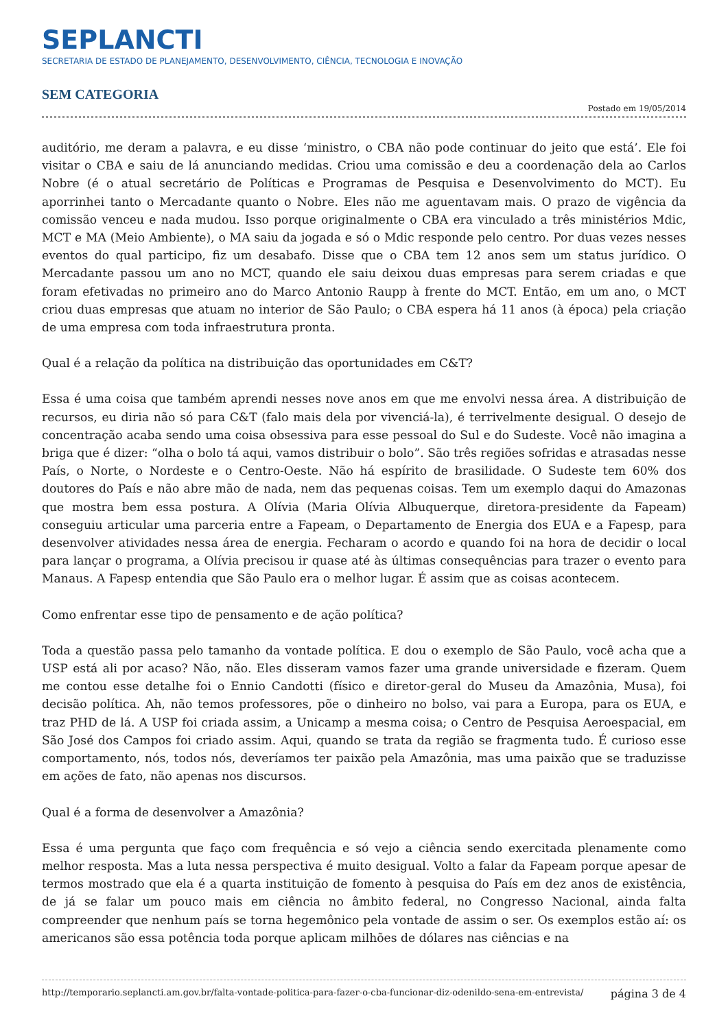SEPLANCTI
SECRETARIA DE ESTADO DE PLANEJAMENTO, DESENVOLVIMENTO, CIÊNCIA, TECNOLOGIA E INOVAÇÃO
SEM CATEGORIA
Postado em 19/05/2014
auditório, me deram a palavra, e eu disse ‘ministro, o CBA não pode continuar do jeito que está’. Ele foi visitar o CBA e saiu de lá anunciando medidas. Criou uma comissão e deu a coordenação dela ao Carlos Nobre (é o atual secretário de Políticas e Programas de Pesquisa e Desenvolvimento do MCT). Eu aporrinhei tanto o Mercadante quanto o Nobre. Eles não me aguentavam mais. O prazo de vigência da comissão venceu e nada mudou. Isso porque originalmente o CBA era vinculado a três ministérios Mdic, MCT e MA (Meio Ambiente), o MA saiu da jogada e só o Mdic responde pelo centro. Por duas vezes nesses eventos do qual participo, fiz um desabafo. Disse que o CBA tem 12 anos sem um status jurídico. O Mercadante passou um ano no MCT, quando ele saiu deixou duas empresas para serem criadas e que foram efetivadas no primeiro ano do Marco Antonio Raupp à frente do MCT. Então, em um ano, o MCT criou duas empresas que atuam no interior de São Paulo; o CBA espera há 11 anos (à época) pela criação de uma empresa com toda infraestrutura pronta.
Qual é a relação da política na distribuição das oportunidades em C&T?
Essa é uma coisa que também aprendi nesses nove anos em que me envolvi nessa área. A distribuição de recursos, eu diria não só para C&T (falo mais dela por vivenciá-la), é terrivelmente desigual. O desejo de concentração acaba sendo uma coisa obsessiva para esse pessoal do Sul e do Sudeste. Você não imagina a briga que é dizer: “olha o bolo tá aqui, vamos distribuir o bolo”. São três regiões sofridas e atrasadas nesse País, o Norte, o Nordeste e o Centro-Oeste. Não há espírito de brasilidade. O Sudeste tem 60% dos doutores do País e não abre mão de nada, nem das pequenas coisas. Tem um exemplo daqui do Amazonas que mostra bem essa postura. A Olívia (Maria Olívia Albuquerque, diretora-presidente da Fapeam) conseguiu articular uma parceria entre a Fapeam, o Departamento de Energia dos EUA e a Fapesp, para desenvolver atividades nessa área de energia. Fecharam o acordo e quando foi na hora de decidir o local para lançar o programa, a Olívia precisou ir quase até às últimas consequências para trazer o evento para Manaus. A Fapesp entendia que São Paulo era o melhor lugar. É assim que as coisas acontecem.
Como enfrentar esse tipo de pensamento e de ação política?
Toda a questão passa pelo tamanho da vontade política. E dou o exemplo de São Paulo, você acha que a USP está ali por acaso? Não, não. Eles disseram vamos fazer uma grande universidade e fizeram. Quem me contou esse detalhe foi o Ennio Candotti (físico e diretor-geral do Museu da Amazônia, Musa), foi decisão política. Ah, não temos professores, põe o dinheiro no bolso, vai para a Europa, para os EUA, e traz PHD de lá. A USP foi criada assim, a Unicamp a mesma coisa; o Centro de Pesquisa Aeroespacial, em São José dos Campos foi criado assim. Aqui, quando se trata da região se fragmenta tudo. É curioso esse comportamento, nós, todos nós, deveríamos ter paixão pela Amazônia, mas uma paixão que se traduzisse em ações de fato, não apenas nos discursos.
Qual é a forma de desenvolver a Amazônia?
Essa é uma pergunta que faço com frequência e só vejo a ciência sendo exercitada plenamente como melhor resposta. Mas a luta nessa perspectiva é muito desigual. Volto a falar da Fapeam porque apesar de termos mostrado que ela é a quarta instituição de fomento à pesquisa do País em dez anos de existência, de já se falar um pouco mais em ciência no âmbito federal, no Congresso Nacional, ainda falta compreender que nenhum país se torna hegemônico pela vontade de assim o ser. Os exemplos estão aí: os americanos são essa potência toda porque aplicam milhões de dólares nas ciências e na
http://temporario.seplancti.am.gov.br/falta-vontade-politica-para-fazer-o-cba-funcionar-diz-odenildo-sena-em-entrevista/ página 3 de 4